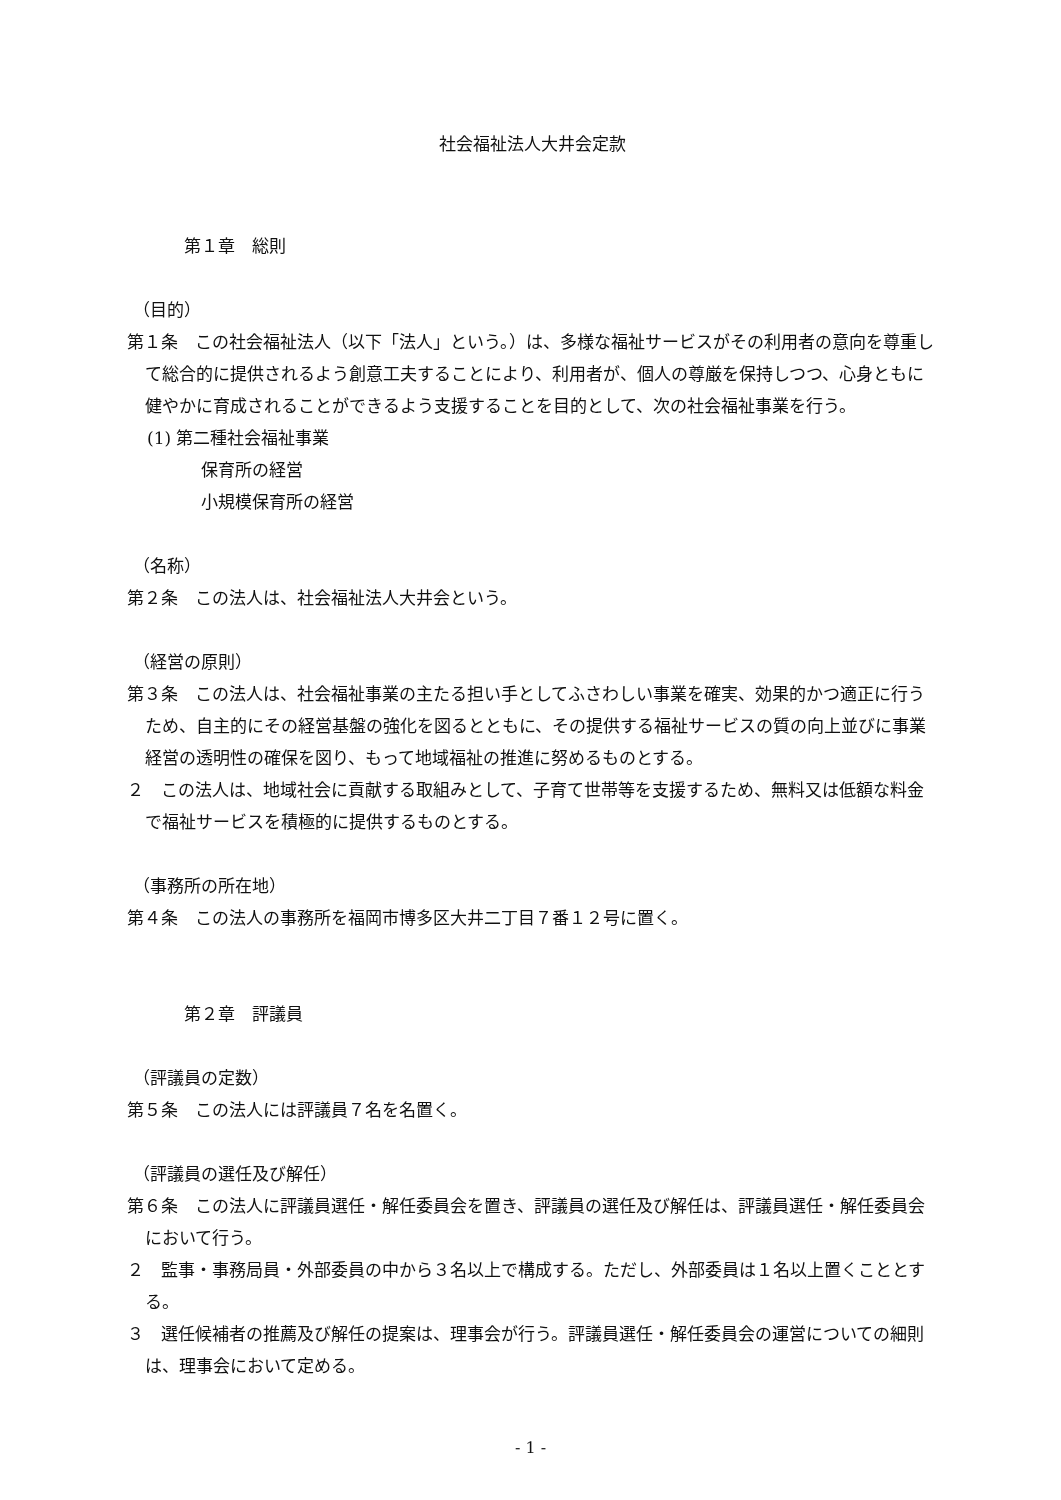社会福祉法人大井会定款
第１章　総則
（目的）
第１条　この社会福祉法人（以下「法人」という。）は、多様な福祉サービスがその利用者の意向を尊重して総合的に提供されるよう創意工夫することにより、利用者が、個人の尊厳を保持しつつ、心身ともに健やかに育成されることができるよう支援することを目的として、次の社会福祉事業を行う。
(1) 第二種社会福祉事業
保育所の経営
小規模保育所の経営
（名称）
第２条　この法人は、社会福祉法人大井会という。
（経営の原則）
第３条　この法人は、社会福祉事業の主たる担い手としてふさわしい事業を確実、効果的かつ適正に行うため、自主的にその経営基盤の強化を図るとともに、その提供する福祉サービスの質の向上並びに事業経営の透明性の確保を図り、もって地域福祉の推進に努めるものとする。
２　この法人は、地域社会に貢献する取組みとして、子育て世帯等を支援するため、無料又は低額な料金で福祉サービスを積極的に提供するものとする。
（事務所の所在地）
第４条　この法人の事務所を福岡市博多区大井二丁目７番１２号に置く。
第２章　評議員
（評議員の定数）
第５条　この法人には評議員７名を名置く。
（評議員の選任及び解任）
第６条　この法人に評議員選任・解任委員会を置き、評議員の選任及び解任は、評議員選任・解任委員会において行う。
２　監事・事務局員・外部委員の中から３名以上で構成する。ただし、外部委員は１名以上置くこととする。
３　選任候補者の推薦及び解任の提案は、理事会が行う。評議員選任・解任委員会の運営についての細則は、理事会において定める。
- 1 -